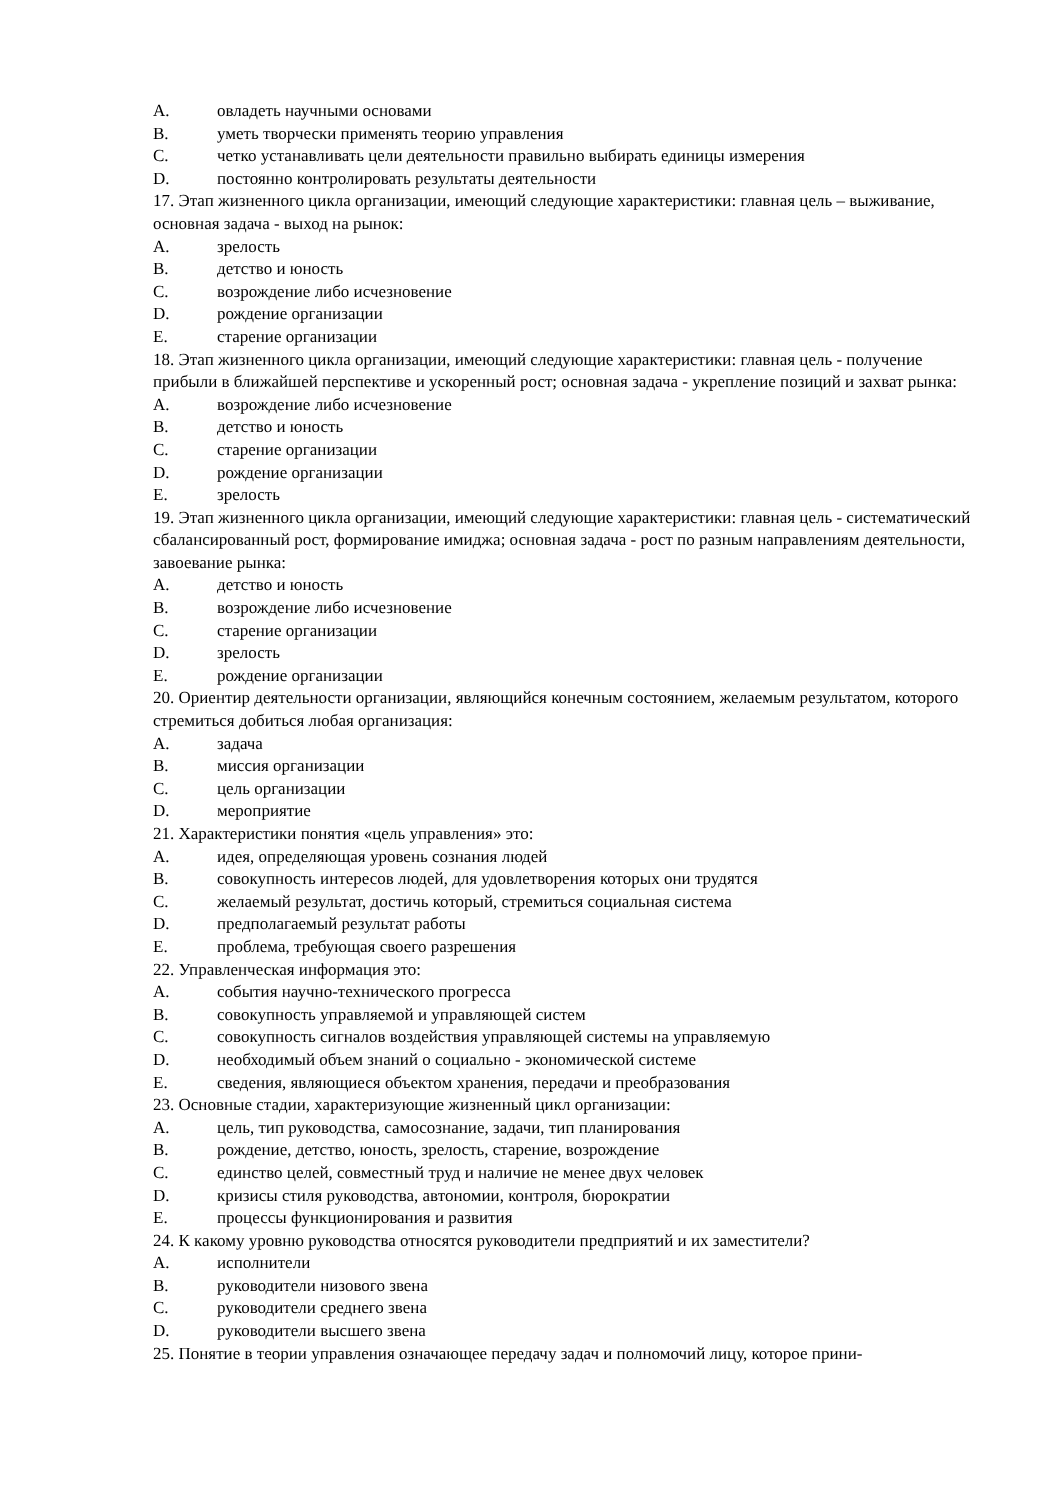A. овладеть научными основами
B. уметь творчески применять теорию управления
C. четко устанавливать цели деятельности правильно выбирать единицы измерения
D. постоянно контролировать результаты деятельности
17. Этап жизненного цикла организации, имеющий следующие характеристики: главная цель – выживание, основная задача - выход на рынок:
A. зрелость
B. детство и юность
C. возрождение либо исчезновение
D. рождение организации
E. старение организации
18. Этап жизненного цикла организации, имеющий следующие характеристики: главная цель - получение прибыли в ближайшей перспективе и ускоренный рост; основная задача - укрепление позиций и захват рынка:
A. возрождение либо исчезновение
B. детство и юность
C. старение организации
D. рождение организации
E. зрелость
19. Этап жизненного цикла организации, имеющий следующие характеристики: главная цель - систематический сбалансированный рост, формирование имиджа; основная задача - рост по разным направлениям деятельности, завоевание рынка:
A. детство и юность
B. возрождение либо исчезновение
C. старение организации
D. зрелость
E. рождение организации
20. Ориентир деятельности организации, являющийся конечным состоянием, желаемым результатом, которого стремиться добиться любая организация:
A. задача
B. миссия организации
C. цель организации
D. мероприятие
21. Характеристики понятия «цель управления» это:
A. идея, определяющая уровень сознания людей
B. совокупность интересов людей, для удовлетворения которых они трудятся
C. желаемый результат, достичь который, стремиться социальная система
D. предполагаемый результат работы
E. проблема, требующая своего разрешения
22. Управленческая информация это:
A. события научно-технического прогресса
B. совокупность управляемой и управляющей систем
C. совокупность сигналов воздействия управляющей системы на управляемую
D. необходимый объем знаний о социально - экономической системе
E. сведения, являющиеся объектом хранения, передачи и преобразования
23. Основные стадии, характеризующие жизненный цикл организации:
A. цель, тип руководства, самосознание, задачи, тип планирования
B. рождение, детство, юность, зрелость, старение, возрождение
C. единство целей, совместный труд и наличие не менее двух человек
D. кризисы стиля руководства, автономии, контроля, бюрократии
E. процессы функционирования и развития
24. К какому уровню руководства относятся руководители предприятий и их заместители?
A. исполнители
B. руководители низового звена
C. руководители среднего звена
D. руководители высшего звена
25. Понятие в теории управления означающее передачу задач и полномочий лицу, которое прини-